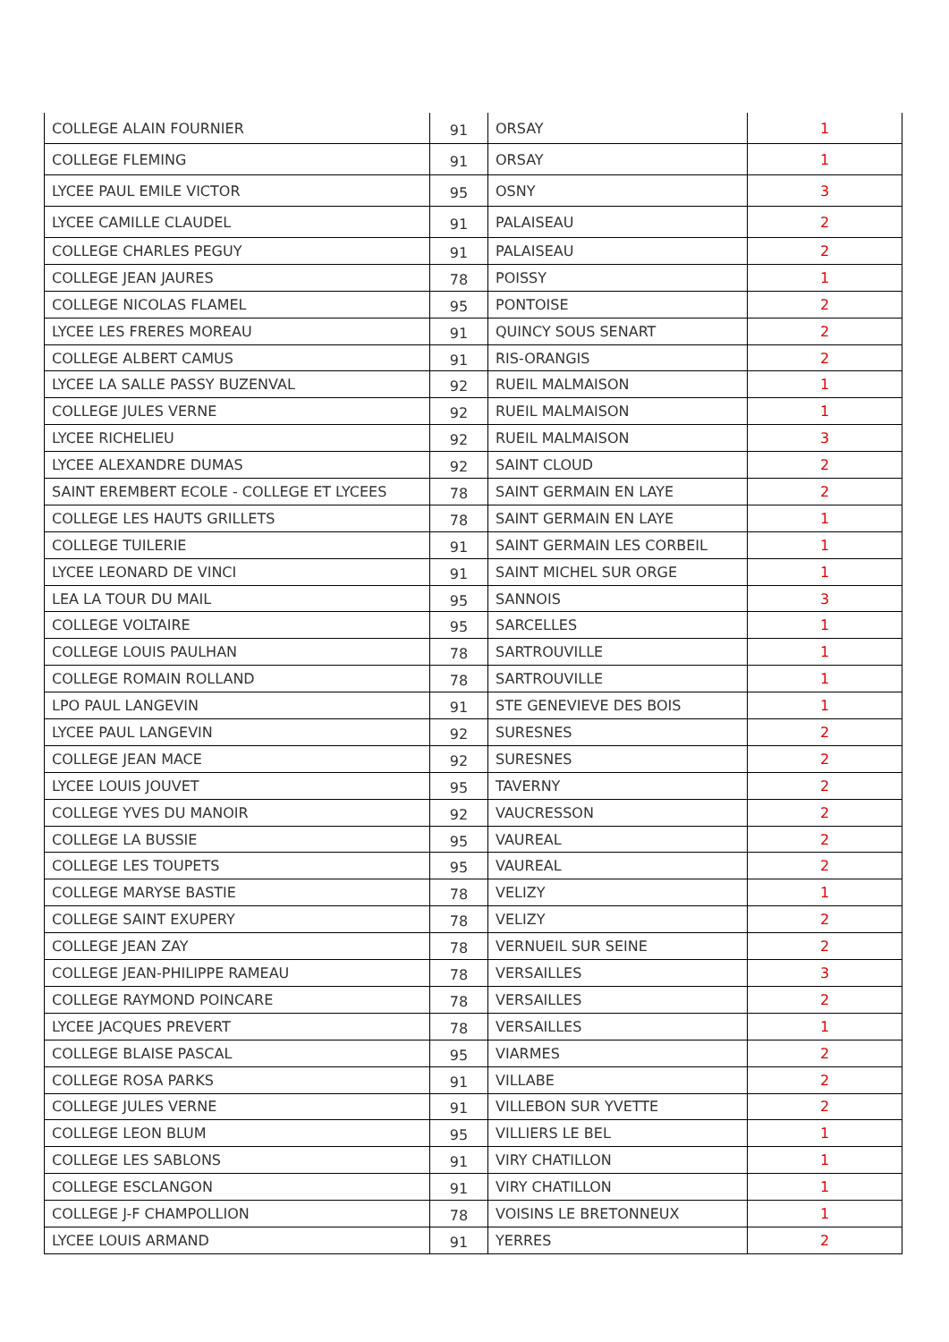| COLLEGE ALAIN FOURNIER | 91 | ORSAY | 1 |
| COLLEGE FLEMING | 91 | ORSAY | 1 |
| LYCEE PAUL EMILE VICTOR | 95 | OSNY | 3 |
| LYCEE CAMILLE CLAUDEL | 91 | PALAISEAU | 2 |
| COLLEGE CHARLES PEGUY | 91 | PALAISEAU | 2 |
| COLLEGE JEAN JAURES | 78 | POISSY | 1 |
| COLLEGE NICOLAS FLAMEL | 95 | PONTOISE | 2 |
| LYCEE LES FRERES MOREAU | 91 | QUINCY SOUS SENART | 2 |
| COLLEGE ALBERT CAMUS | 91 | RIS-ORANGIS | 2 |
| LYCEE LA SALLE PASSY BUZENVAL | 92 | RUEIL MALMAISON | 1 |
| COLLEGE JULES VERNE | 92 | RUEIL MALMAISON | 1 |
| LYCEE RICHELIEU | 92 | RUEIL MALMAISON | 3 |
| LYCEE ALEXANDRE DUMAS | 92 | SAINT CLOUD | 2 |
| SAINT EREMBERT ECOLE - COLLEGE ET LYCEES | 78 | SAINT GERMAIN EN LAYE | 2 |
| COLLEGE LES HAUTS GRILLETS | 78 | SAINT GERMAIN EN LAYE | 1 |
| COLLEGE TUILERIE | 91 | SAINT GERMAIN LES CORBEIL | 1 |
| LYCEE LEONARD DE VINCI | 91 | SAINT MICHEL SUR ORGE | 1 |
| LEA LA TOUR DU MAIL | 95 | SANNOIS | 3 |
| COLLEGE VOLTAIRE | 95 | SARCELLES | 1 |
| COLLEGE LOUIS PAULHAN | 78 | SARTROUVILLE | 1 |
| COLLEGE ROMAIN ROLLAND | 78 | SARTROUVILLE | 1 |
| LPO PAUL LANGEVIN | 91 | STE GENEVIEVE DES BOIS | 1 |
| LYCEE PAUL LANGEVIN | 92 | SURESNES | 2 |
| COLLEGE JEAN MACE | 92 | SURESNES | 2 |
| LYCEE LOUIS JOUVET | 95 | TAVERNY | 2 |
| COLLEGE YVES DU MANOIR | 92 | VAUCRESSON | 2 |
| COLLEGE LA BUSSIE | 95 | VAUREAL | 2 |
| COLLEGE LES TOUPETS | 95 | VAUREAL | 2 |
| COLLEGE MARYSE BASTIE | 78 | VELIZY | 1 |
| COLLEGE SAINT EXUPERY | 78 | VELIZY | 2 |
| COLLEGE JEAN ZAY | 78 | VERNUEIL SUR SEINE | 2 |
| COLLEGE JEAN-PHILIPPE RAMEAU | 78 | VERSAILLES | 3 |
| COLLEGE RAYMOND POINCARE | 78 | VERSAILLES | 2 |
| LYCEE JACQUES PREVERT | 78 | VERSAILLES | 1 |
| COLLEGE BLAISE PASCAL | 95 | VIARMES | 2 |
| COLLEGE ROSA PARKS | 91 | VILLABE | 2 |
| COLLEGE JULES VERNE | 91 | VILLEBON SUR YVETTE | 2 |
| COLLEGE LEON BLUM | 95 | VILLIERS LE BEL | 1 |
| COLLEGE LES SABLONS | 91 | VIRY CHATILLON | 1 |
| COLLEGE ESCLANGON | 91 | VIRY CHATILLON | 1 |
| COLLEGE J-F CHAMPOLLION | 78 | VOISINS LE BRETONNEUX | 1 |
| LYCEE LOUIS ARMAND | 91 | YERRES | 2 |